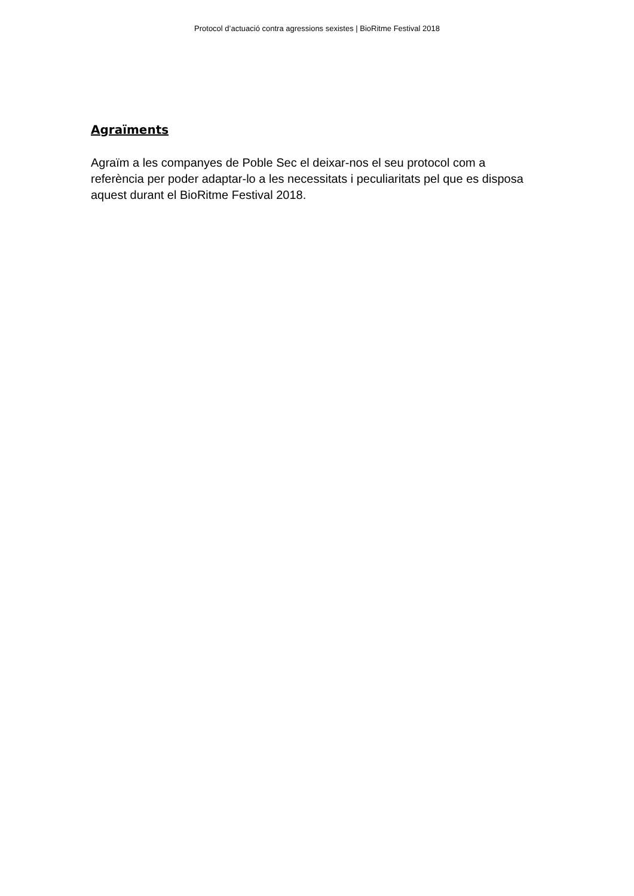Protocol d’actuació contra agressions sexistes | BioRitme Festival 2018
Agraïments
Agraïm a les companyes de Poble Sec el deixar-nos el seu protocol com a referència per poder adaptar-lo a les necessitats i peculiaritats pel que es disposa aquest durant el BioRitme Festival 2018.